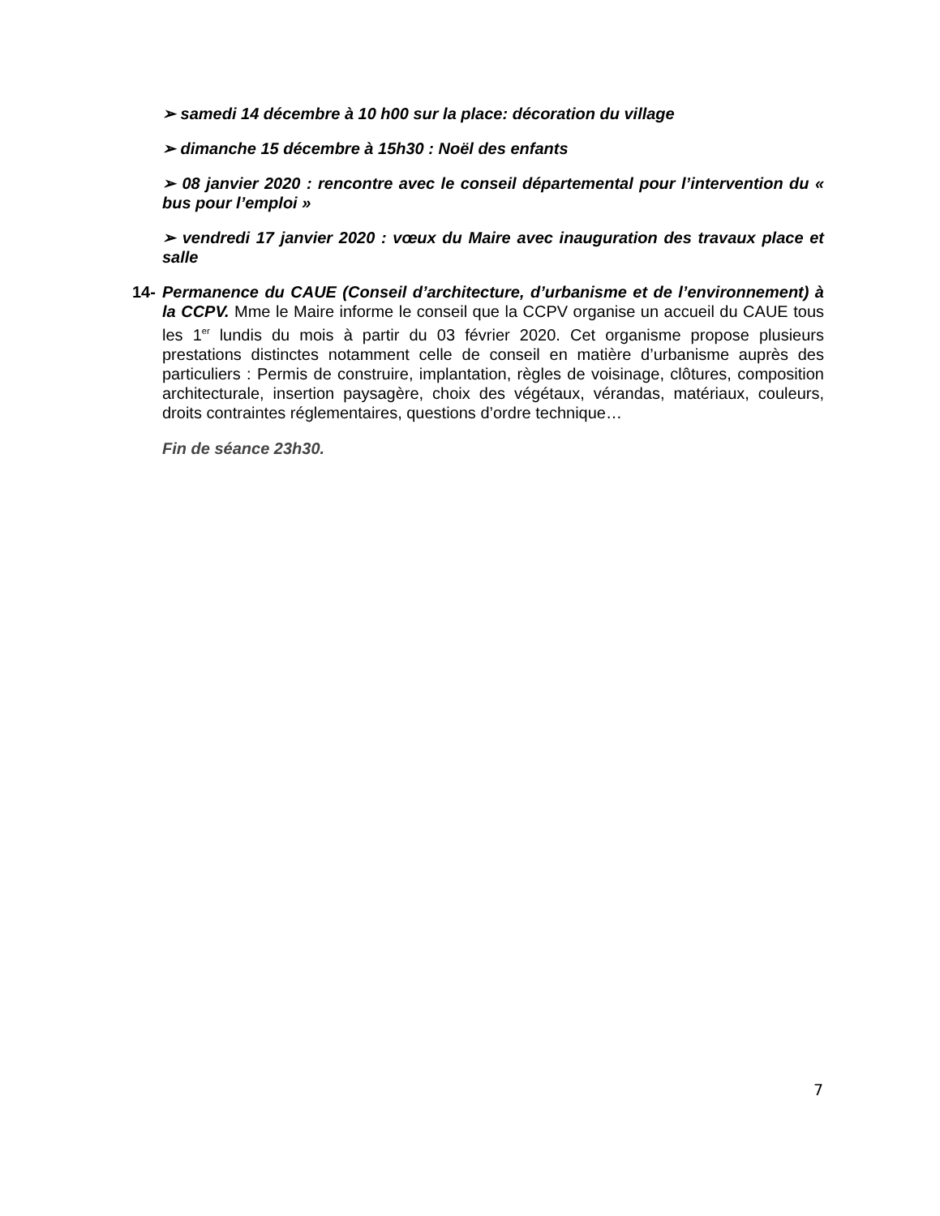➢ samedi 14 décembre à 10 h00 sur la place: décoration du village
➢ dimanche 15 décembre à 15h30 : Noël des enfants
➢ 08 janvier 2020 : rencontre avec le conseil départemental pour l’intervention du « bus pour l’emploi »
➢ vendredi 17 janvier 2020 : vœux du Maire avec inauguration des travaux place et salle
14- Permanence du CAUE (Conseil d’architecture, d’urbanisme et de l’environnement) à la CCPV. Mme le Maire informe le conseil que la CCPV organise un accueil du CAUE tous les 1<sup>er</sup> lundis du mois à partir du 03 février 2020. Cet organisme propose plusieurs prestations distinctes notamment celle de conseil en matière d’urbanisme auprès des particuliers : Permis de construire, implantation, règles de voisinage, clôtures, composition architecturale, insertion paysagère, choix des végétaux, vérandas, matériaux, couleurs, droits contraintes réglementaires, questions d’ordre technique…
Fin de séance 23h30.
7